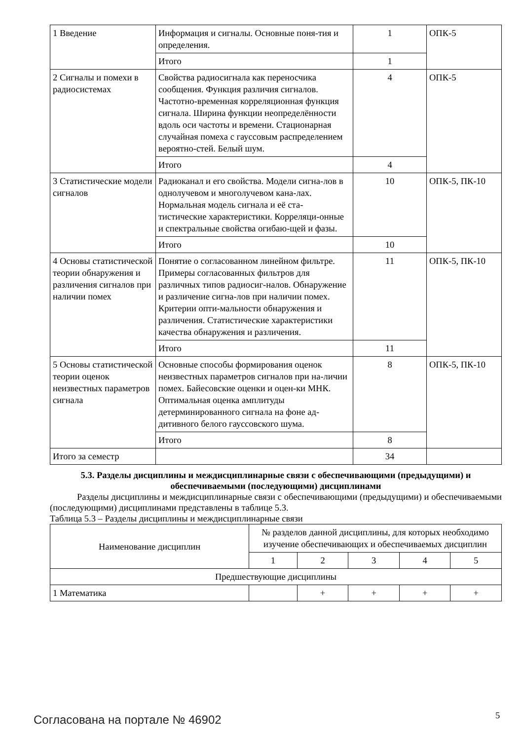| 1 Введение | Информация и сигналы. Основные поня-тия и определения. | 1 | ОПК-5 |
| | Итого | 1 | |
| 2 Сигналы и помехи в радиосистемах | Свойства радиосигнала как переносчика сообщения. Функция различия сигналов. Частотно-временная корреляционная функция сигнала. Ширина функции неопределённости вдоль оси частоты и времени. Стационарная случайная помеха с гауссовым распределением вероятно-стей. Белый шум. | 4 | ОПК-5 |
| | Итого | 4 | |
| 3 Статистические модели сигналов | Радиоканал и его свойства. Модели сигна-лов в однолучевом и многолучевом кана-лах. Нормальная модель сигнала и её ста-тистические характеристики. Корреляци-онные и спектральные свойства огибаю-щей и фазы. | 10 | ОПК-5, ПК-10 |
| | Итого | 10 | |
| 4 Основы статистической теории обнаружения и различения сигналов при наличии помех | Понятие о согласованном линейном фильтре. Примеры согласованных фильтров для различных типов радиосиг-налов. Обнаружение и различение сигна-лов при наличии помех. Критерии опти-мальности обнаружения и различения. Статистические характеристики качества обнаружения и различения. | 11 | ОПК-5, ПК-10 |
| | Итого | 11 | |
| 5 Основы статистической теории оценок неизвестных параметров сигнала | Основные способы формирования оценок неизвестных параметров сигналов при на-личии помех. Байесовские оценки и оцен-ки МНК. Оптимальная оценка амплитуды детерминированного сигнала на фоне ад-дитивного белого гауссовского шума. | 8 | ОПК-5, ПК-10 |
| | Итого | 8 | |
| Итого за семестр | | 34 | |
5.3. Разделы дисциплины и междисциплинарные связи с обеспечивающими (предыдущими) и обеспечиваемыми (последующими) дисциплинами
Разделы дисциплины и междисциплинарные связи с обеспечивающими (предыдущими) и обеспечиваемыми (последующими) дисциплинами представлены в таблице 5.3.
Таблица 5.3 – Разделы дисциплины и междисциплинарные связи
| Наименование дисциплин | № разделов данной дисциплины, для которых необходимо изучение обеспечивающих и обеспечиваемых дисциплин | | | | |
| | 1 | 2 | 3 | 4 | 5 |
| Предшествующие дисциплины | | | | | |
| 1 Математика | | + | + | + | + |
Согласована на портале № 46902 5